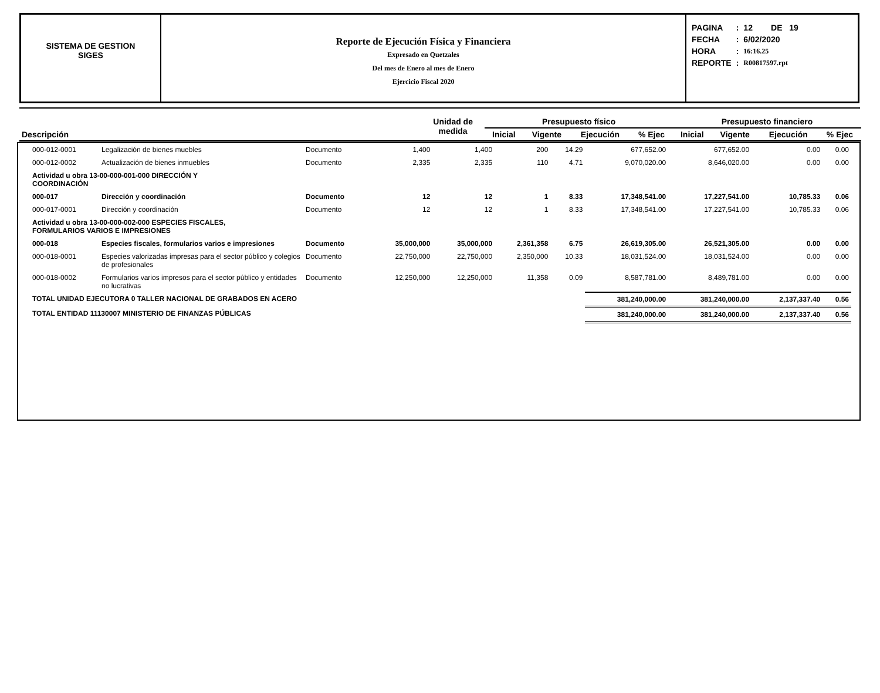SISTEMA DE GESTION
SIGES
Reporte de Ejecución Física y Financiera
Expresado en Quetzales
Del mes de Enero al mes de Enero
Ejercicio Fiscal 2020
| PAGINA | : | 12 DE 19 |
| FECHA | : | 6/02/2020 |
| HORA | : | 16:16.25 |
| REPORTE | : | R00817597.rpt |
| Descripción | Unidad de medida | Presupuesto físico | | | | Presupuesto financiero | | | |
| --- | --- | --- | --- | --- | --- | --- | --- | --- | --- |
| | | Inicial | Vigente | Ejecución | % Ejec | Inicial | Vigente | Ejecución | % Ejec |
| 000-012-0001 | Legalización de bienes muebles | Documento | 1,400 | 1,400 | 200 | 14.29 | 677,652.00 | 677,652.00 | 0.00 | 0.00 |
| 000-012-0002 | Actualización de bienes inmuebles | Documento | 2,335 | 2,335 | 110 | 4.71 | 9,070,020.00 | 8,646,020.00 | 0.00 | 0.00 |
| Actividad u obra 13-00-000-001-000 DIRECCIÓN Y COORDINACIÓN | | | | | | | | | | |
| 000-017 | Dirección y coordinación | Documento | 12 | 12 | 1 | 8.33 | 17,348,541.00 | 17,227,541.00 | 10,785.33 | 0.06 |
| 000-017-0001 | Dirección y coordinación | Documento | 12 | 12 | 1 | 8.33 | 17,348,541.00 | 17,227,541.00 | 10,785.33 | 0.06 |
| Actividad u obra 13-00-000-002-000 ESPECIES FISCALES, FORMULARIOS VARIOS E IMPRESIONES | | | | | | | | | | |
| 000-018 | Especies fiscales, formularios varios e impresiones | Documento | 35,000,000 | 35,000,000 | 2,361,358 | 6.75 | 26,619,305.00 | 26,521,305.00 | 0.00 | 0.00 |
| 000-018-0001 | Especies valorizadas impresas para el sector público y colegios de profesionales | Documento | 22,750,000 | 22,750,000 | 2,350,000 | 10.33 | 18,031,524.00 | 18,031,524.00 | 0.00 | 0.00 |
| 000-018-0002 | Formularios varios impresos para el sector público y entidades no lucrativas | Documento | 12,250,000 | 12,250,000 | 11,358 | 0.09 | 8,587,781.00 | 8,489,781.00 | 0.00 | 0.00 |
| TOTAL UNIDAD EJECUTORA 0 TALLER NACIONAL DE GRABADOS EN ACERO | | | | | | | 381,240,000.00 | 381,240,000.00 | 2,137,337.40 | 0.56 |
| TOTAL ENTIDAD 11130007 MINISTERIO DE FINANZAS PÚBLICAS | | | | | | | 381,240,000.00 | 381,240,000.00 | 2,137,337.40 | 0.56 |